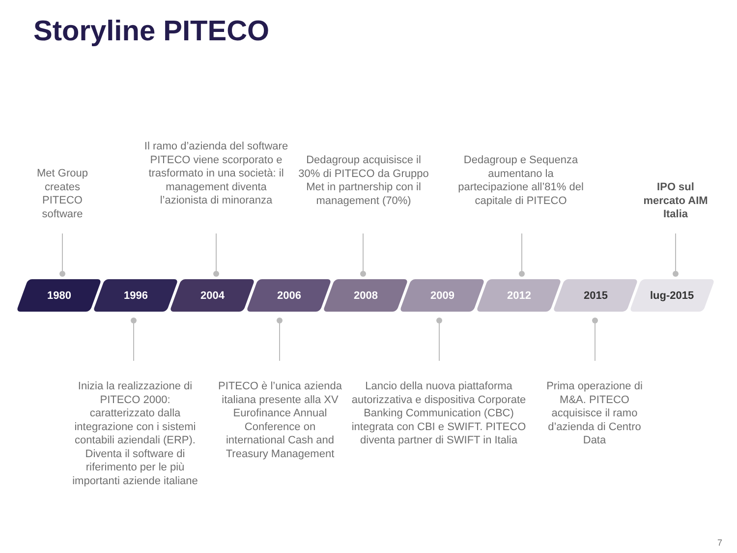Storyline PITECO
Met Group creates PITECO software
Il ramo d’azienda del software PITECO viene scorporato e trasformato in una società: il management diventa l’azionista di minoranza
Dedagroup acquisisce il 30% di PITECO da Gruppo Met in partnership con il management (70%)
Dedagroup e Sequenza aumentano la partecipazione all’81% del capitale di PITECO
IPO sul mercato AIM Italia
1980 1996 2004 2006 2008 2009 2012 2015 lug-2015
Inizia la realizzazione di PITECO 2000: caratterizzato dalla integrazione con i sistemi contabili aziendali (ERP). Diventa il software di riferimento per le più importanti aziende italiane
PITECO è l’unica azienda italiana presente alla XV Eurofinance Annual Conference on international Cash and Treasury Management
Lancio della nuova piattaforma autorizzativa e dispositiva Corporate Banking Communication (CBC) integrata con CBI e SWIFT. PITECO diventa partner di SWIFT in Italia
Prima operazione di M&A. PITECO acquisisce il ramo d’azienda di Centro Data
7